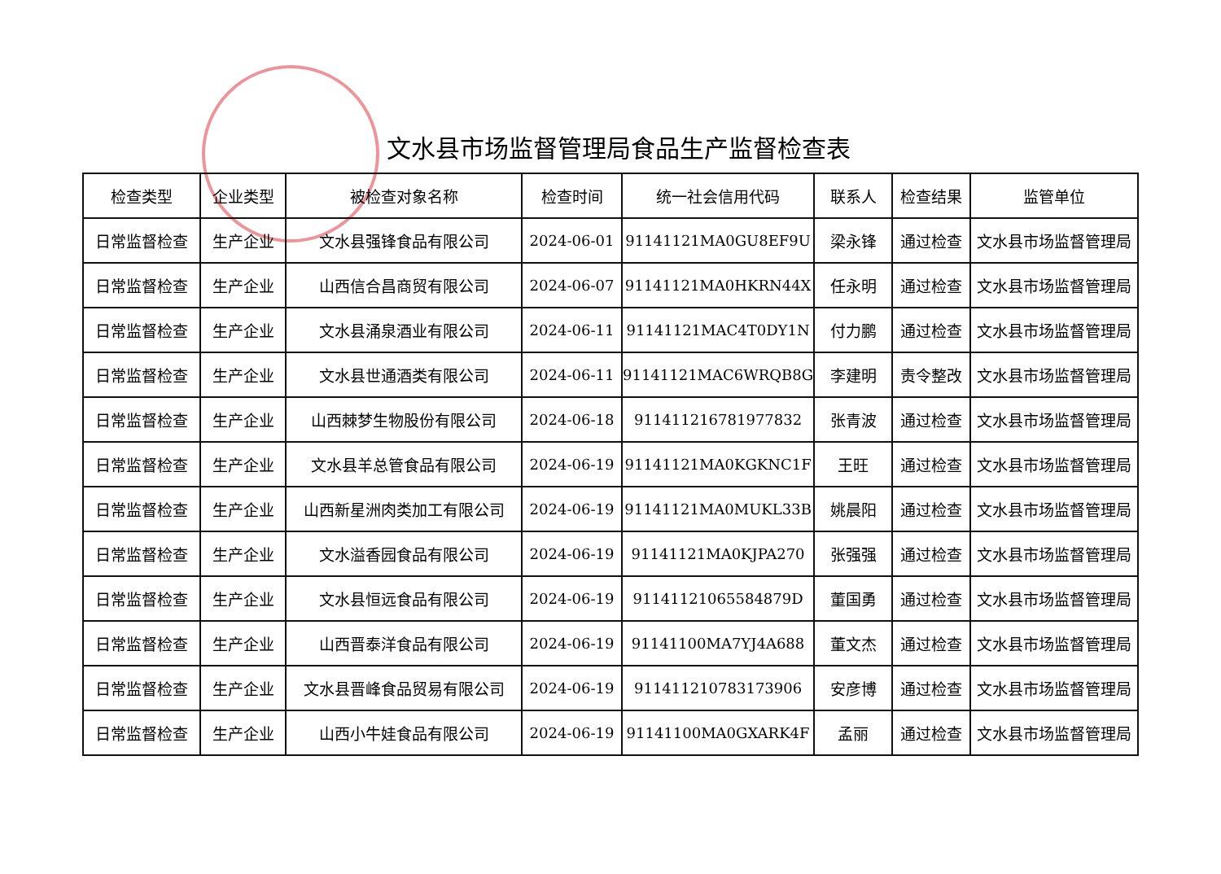文水县市场监督管理局食品生产监督检查表
| 检查类型 | 企业类型 | 被检查对象名称 | 检查时间 | 统一社会信用代码 | 联系人 | 检查结果 | 监管单位 |
| --- | --- | --- | --- | --- | --- | --- | --- |
| 日常监督检查 | 生产企业 | 文水县强锋食品有限公司 | 2024-06-01 | 91141121MA0GU8EF9U | 梁永锋 | 通过检查 | 文水县市场监督管理局 |
| 日常监督检查 | 生产企业 | 山西信合昌商贸有限公司 | 2024-06-07 | 91141121MA0HKRN44X | 任永明 | 通过检查 | 文水县市场监督管理局 |
| 日常监督检查 | 生产企业 | 文水县涌泉酒业有限公司 | 2024-06-11 | 91141121MAC4T0DY1N | 付力鹏 | 通过检查 | 文水县市场监督管理局 |
| 日常监督检查 | 生产企业 | 文水县世通酒类有限公司 | 2024-06-11 | 91141121MAC6WRQB8G | 李建明 | 责令整改 | 文水县市场监督管理局 |
| 日常监督检查 | 生产企业 | 山西棘梦生物股份有限公司 | 2024-06-18 | 911411216781977832 | 张青波 | 通过检查 | 文水县市场监督管理局 |
| 日常监督检查 | 生产企业 | 文水县羊总管食品有限公司 | 2024-06-19 | 91141121MA0KGKNC1F | 王旺 | 通过检查 | 文水县市场监督管理局 |
| 日常监督检查 | 生产企业 | 山西新星洲肉类加工有限公司 | 2024-06-19 | 91141121MA0MUKL33B | 姚晨阳 | 通过检查 | 文水县市场监督管理局 |
| 日常监督检查 | 生产企业 | 文水溢香园食品有限公司 | 2024-06-19 | 91141121MA0KJPA270 | 张强强 | 通过检查 | 文水县市场监督管理局 |
| 日常监督检查 | 生产企业 | 文水县恒远食品有限公司 | 2024-06-19 | 91141121065584879D | 董国勇 | 通过检查 | 文水县市场监督管理局 |
| 日常监督检查 | 生产企业 | 山西晋泰洋食品有限公司 | 2024-06-19 | 91141100MA7YJ4A688 | 董文杰 | 通过检查 | 文水县市场监督管理局 |
| 日常监督检查 | 生产企业 | 文水县晋峰食品贸易有限公司 | 2024-06-19 | 911411210783173906 | 安彦博 | 通过检查 | 文水县市场监督管理局 |
| 日常监督检查 | 生产企业 | 山西小牛娃食品有限公司 | 2024-06-19 | 91141100MA0GXARK4F | 孟丽 | 通过检查 | 文水县市场监督管理局 |